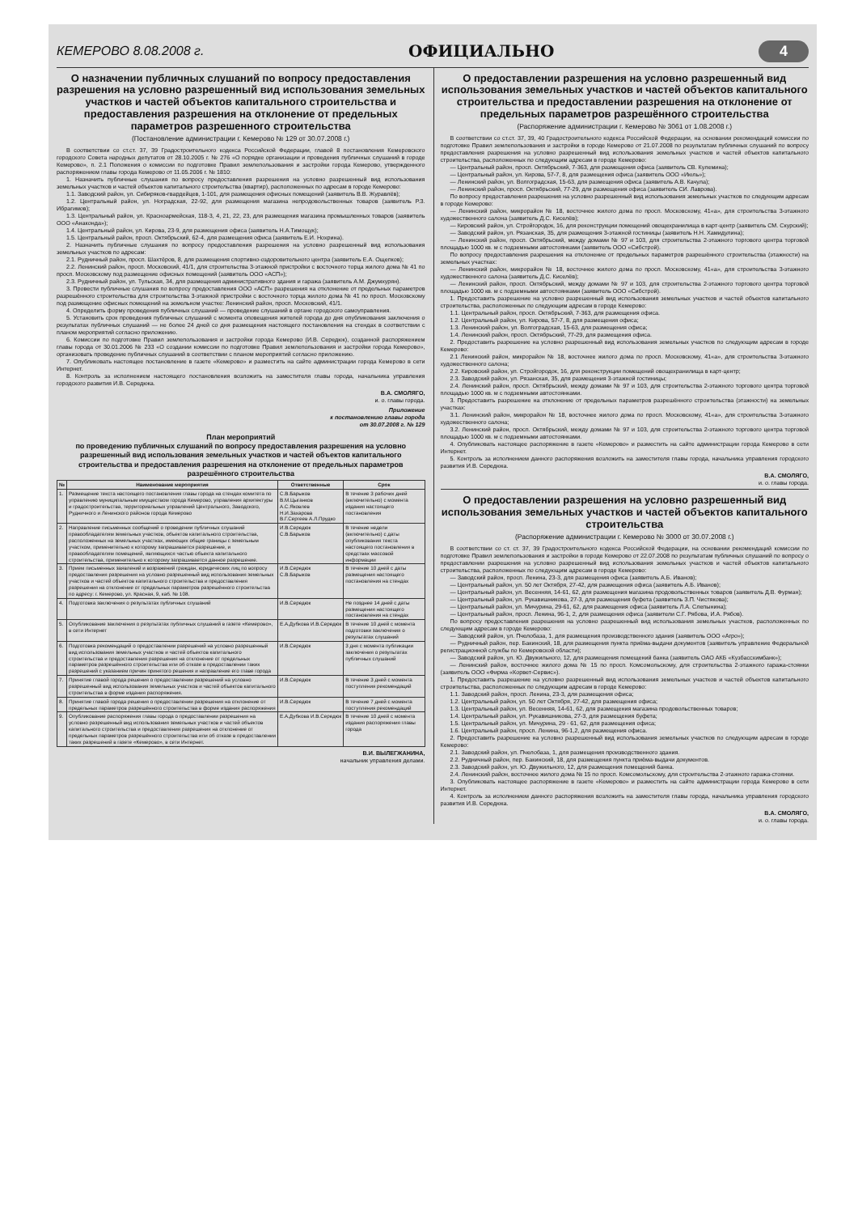КЕМЕРОВО 8.08.2008 г. ОФИЦИАЛЬНО 4
О назначении публичных слушаний по вопросу предоставления разрешения на условно разрешенный вид использования земельных участков и частей объектов капитального строительства и предоставления разрешения на отклонение от предельных параметров разрешенного строительства
(Постановление администрации г. Кемерово № 129 от 30.07.2008 г.)
В соответствии со ст.ст. 37, 39 Градостроительного кодекса Российской Федерации, главой 8 постановления Кемеровского городского Совета народных депутатов от 28.10.2005 г. № 276 «О порядке организации и проведения публичных слушаний в городе Кемерово», п. 2.1 Положения о комиссии по подготовке Правил землепользования и застройки города Кемерово, утвержденного распоряжением главы города Кемерово от 11.05.2006 г. № 1810:
1. Назначить публичные слушания по вопросу предоставления разрешения на условно разрешенный вид использования земельных участков и частей объектов капитального строительства (квартир), расположенных по адресам в городе Кемерово:
1.1. Заводский район, ул. Сибиряков-гвардейцев, 1-101, для размещения офисных помещений (заявитель В.В. Журавлёв);
1.2. Центральный район, ул. Ноградская, 22-92, для размещения магазина непродовольственных товаров (заявитель Р.З. Ибрагимов);
1.3. Центральный район, ул. Красноармейская, 118-3, 4, 21, 22, 23, для размещения магазина промышленных товаров (заявитель ООО «Анаконда»);
1.4. Центральный район, ул. Кирова, 23-9, для размещения офиса (заявитель Н.А.Тимощук);
1.5. Центральный район, просп. Октябрьский, 62-4, для размещения офиса (заявитель Е.И. Нохрина).
2. Назначить публичные слушания по вопросу предоставления разрешения на условно разрешенный вид использования земельных участков по адресам:
2.1. Рудничный район, просп. Шахтёров, 8, для размещения спортивно-оздоровительного центра (заявитель Е.А. Ощепков);
2.2. Ленинский район, просп. Московский, 41/1, для строительства 3-этажной пристройки с восточного торца жилого дома № 41 по просп. Московскому под размещение офисных помещений (заявитель ООО «АСП»);
2.3. Рудничный район, ул. Тульская, 34, для размещения административного здания и гаража (заявитель А.М. Джумхурян).
3. Провести публичные слушания по вопросу предоставления ООО «АСП» разрешения на отклонение от предельных параметров разрешённого строительства для строительства 3-этажной пристройки с восточного торца жилого дома № 41 по просп. Московскому под размещение офисных помещений на земельном участке: Ленинский район, просп. Московский, 41/1.
4. Определить форму проведения публичных слушаний — проведение слушаний в органе городского самоуправления.
5. Установить срок проведения публичных слушаний с момента оповещения жителей города до дня опубликования заключения о результатах публичных слушаний — не более 24 дней со дня размещения настоящего постановления на стендах в соответствии с планом мероприятий согласно приложению.
6. Комиссии по подготовке Правил землепользования и застройки города Кемерово (И.В. Середюк), созданной распоряжением главы города от 30.01.2006 № 233 «О создании комиссии по подготовке Правил землепользования и застройки города Кемерово», организовать проведение публичных слушаний в соответствии с планом мероприятий согласно приложению.
7. Опубликовать настоящее постановление в газете «Кемерово» и разместить на сайте администрации города Кемерово в сети Интернет.
8. Контроль за исполнением настоящего постановления возложить на заместителя главы города, начальника управления городского развития И.В. Середюка.
В.А. СМОЛЯГО,
и. о. главы города.
Приложение
к постановлению главы города
от 30.07.2008 г. № 129
План мероприятий
по проведению публичных слушаний по вопросу предоставления разрешения на условно разрешенный вид использования земельных участков и частей объектов капитального строительства и предоставления разрешения на отклонение от предельных параметров разрешённого строительства
| № | Наименование мероприятия | Ответственные | Срок |
| --- | --- | --- | --- |
| 1. | Размещение текста настоящего постановления главы города на стендах комитета по управлению муниципальным имуществом города Кемерово, управления архитектуры и градостроительства, территориальных управлений Центрального, Заводского, Рудничного и Ленинского районов города Кемерово | С.В.Барыков В.М.Цыганков А.С.Яковлев Н.И.Захарова В.Г.Сергеев А.Л.Прудко | В течение 3 рабочих дней (включительно) с момента издания настоящего постановления |
| 2. | Направление письменных сообщений о проведении публичных слушаний правообладателям земельных участков, объектов капитального строительства, расположенных на земельных участках, имеющих общие границы с земельным участком, применительно к которому запрашивается разрешение, и правообладателям помещений, являющихся частью объекта капитального строительства, применительно к которому запрашивается данное разрешение. | И.В.Середюк С.В.Барыков | В течение недели (включительно) с даты опубликования текста настоящего постановления в средствах массовой информации |
| 3. | Прием письменных заявлений и возражений граждан, юридических лиц по вопросу предоставления разрешения на условно разрешенный вид использования земельных участков и частей объектов капитального строительства и предоставления разрешения на отклонение от предельных параметров разрешённого строительства по адресу: г. Кемерово, ул. Красная, 9, каб. № 108. | И.В.Середюк С.В.Барыков | В течение 10 дней с даты размещения настоящего постановления на стендах |
| 4. | Подготовка заключения о результатах публичных слушаний | И.В.Середюк | Не позднее 14 дней с даты размещения настоящего постановления на стендах |
| 5. | Опубликование заключения о результатах публичных слушаний в газете «Кемерово», в сети Интернет | Е.А.Дубкова И.В.Середюк | В течение 10 дней с момента подготовки заключения о результатах слушаний |
| 6. | Подготовка рекомендаций о предоставлении разрешений на условно разрешенный вид использования земельных участков и частей объектов капитального строительства и предоставления разрешения на отклонение от предельных параметров разрешённого строительства или об отказе в предоставлении таких разрешений с указанием причин принятого решения и направление его главе города | И.В.Середюк | 3 дня с момента публикации заключения о результатах публичных слушаний |
| 7. | Принятие главой города решения о предоставлении разрешений на условно разрешенный вид использования земельных участков и частей объектов капитального строительства в форме издания распоряжения. | И.В.Середюк | В течение 3 дней с момента поступления рекомендаций |
| 8. | Принятие главой города решения о предоставлении разрешения на отклонение от предельных параметров разрешённого строительства в форме издания распоряжения | И.В.Середюк | В течение 7 дней с момента поступления рекомендаций |
| 9. | Опубликование распоряжения главы города о предоставлении разрешения на условно разрешенный вид использования земельных участков и частей объектов капитального строительства и предоставления разрешения на отклонение от предельных параметров разрешённого строительства или об отказе в предоставлении таких разрешений в газете «Кемерово», в сети Интернет. | Е.А.Дубкова И.В.Середюк | В течение 10 дней с момента издания распоряжения главы города |
В.И. ВЫЛЕГЖАНИНА,
начальник управления делами.
О предоставлении разрешения на условно разрешенный вид использования земельных участков и частей объектов капитального строительства и предоставлении разрешения на отклонение от предельных параметров разрешённого строительства
(Распоряжение администрации г. Кемерово № 3061 от 1.08.2008 г.)
В соответствии со ст.ст. 37, 39, 40 Градостроительного кодекса Российской Федерации, на основании рекомендаций комиссии по подготовке Правил землепользования и застройки в городе Кемерово от 21.07.2008 по результатам публичных слушаний по вопросу предоставления разрешения на условно разрешенный вид использования земельных участков и частей объектов капитального строительства, расположенных по следующим адресам в городе Кемерово:
— Центральный район, просп. Октябрьский, 7-363, для размещения офиса (заявитель СВ. Кулемина);
— Центральный район, ул. Кирова, 57-7, 8, для размещения офиса (заявитель ООО «Июль»);
— Ленинский район, ул. Волгоградская, 15-63, для размещения офиса (заявитель А.В. Качула);
— Ленинский район, просп. Октябрьский, 77-29, для размещения офиса (заявитель СИ. Лаврова).
По вопросу предоставления разрешения на условно разрешенный вид использования земельных участков по следующим адресам в городе Кемерово:
— Ленинский район, микрорайон № 18, восточнее жилого дома по просп. Московскому, 41«а», для строительства 3-этажного художественного салона (заявитель Д.С. Киселёв);
— Кировский район, ул. Стройгородок, 16, для реконструкции помещений овощехранилища в карт-центр (заявитель СМ. Скурский);
— Заводский район, ул. Рязанская, 35, для размещения 3-этажной гостиницы (заявитель Н.Н. Хамидулина);
— Ленинский район, просп. Октябрьский, между домами № 97 и 103, для строительства 2-этажного торгового центра торговой площадью 1000 кв. м с подземными автостоянками (заявитель ООО «Сибстрой).
По вопросу предоставления разрешения на отклонение от предельных параметров разрешённого строительства (этажности) на земельных участках:
— Ленинский район, микрорайон № 18, восточнее жилого дома по просп. Московскому, 41«а», для строительства 3-этажного художественного салона (заявитель Д.С. Киселёв);
— Ленинский район, просп. Октябрьский, между домами № 97 и 103, для строительства 2-этажного торгового центра торговой площадью 1000 кв. м с подземными автостоянками (заявитель ООО «Сибстрой).
1. Предоставить разрешение на условно разрешенный вид использования земельных участков и частей объектов капитального строительства, расположенных по следующим адресам в городе Кемерово:
1.1. Центральный район, просп. Октябрьский, 7-363, для размещения офиса.
1.2. Центральный район, ул. Кирова, 57-7, 8, для размещения офиса;
1.3. Ленинский район, ул. Волгоградская, 15-63, для размещения офиса;
1.4. Ленинский район, просп. Октябрьский, 77-29, для размещения офиса.
2. Предоставить разрешение на условно разрешенный вид использования земельных участков по следующим адресам в городе Кемерово:
2.1 Ленинский район, микрорайон № 18, восточнее жилого дома по просп. Московскому, 41«а», для строительства 3-этажного художественного салона;
2.2. Кировский район, ул. Стройгородок, 16, для реконструкции помещений овощехранилища в карт-центр;
2.3. Заводский район, ул. Рязанская, 35, для размещения 3-этажной гостиницы;
2.4. Ленинский район, просп. Октябрьский, между домами № 97 и 103, для строительства 2-этажного торгового центра торговой площадью 1000 кв. м с подземными автостоянками.
3. Предоставить разрешение на отклонение от предельных параметров разрешённого строительства (этажности) на земельных участках:
3.1. Ленинский район, микрорайон № 18, восточнее жилого дома по просп. Московскому, 41«а», для строительства 3-этажного художественного салона;
3.2. Ленинский район, просп. Октябрьский, между домами № 97 и 103, для строительства 2-этажного торгового центра торговой площадью 1000 кв. м с подземными автостоянками.
4. Опубликовать настоящее распоряжение в газете «Кемерово» и разместить на сайте администрации города Кемерово в сети Интернет.
5. Контроль за исполнением данного распоряжения возложить на заместителя главы города, начальника управления городского развития И.В. Середюка.
В.А. СМОЛЯГО,
и. о. главы города.
О предоставлении разрешения на условно разрешенный вид использования земельных участков и частей объектов капитального строительства
(Распоряжение администрации г. Кемерово № 3000 от 30.07.2008 г.)
В соответствии со ст. ст. 37, 39 Градостроительного кодекса Российской Федерации, на основании рекомендаций комиссии по подготовке Правил землепользования и застройки в городе Кемерово от 22.07.2008 по результатам публичных слушаний по вопросу о предоставлении разрешения на условно разрешенный вид использования земельных участков и частей объектов капитального строительства, расположенных по следующим адресам в городе Кемерово:
— Заводский район, просп. Ленина, 23-3, для размещения офиса (заявитель А.Б. Иванов);
— Центральный район, ул. 50 лет Октября, 27-42, для размещения офиса (заявитель А.Б. Иванов);
— Центральный район, ул. Весенняя, 14-61, 62, для размещения магазина продовольственных товаров (заявитель Д.В. Фурман);
— Центральный район, ул. Рукавишникова, 27-3, для размещения буфета (заявитель З.П. Чистякова);
— Центральный район, ул. Мичурина, 29-61, 62, для размещения офиса (заявитель Л.А. Слепынина);
— Центральный район, просп. Ленина, 96-1, 2, для размещения офиса (заявители С.Г. Рябова, И.А. Рябов).
По вопросу предоставления разрешения на условно разрешенный вид использования земельных участков, расположенных по следующим адресам в городе Кемерово:
— Заводский район, ул. Пчелобаза, 1, для размещения производственного здания (заявитель ООО «Агро»);
— Рудничный район, пер. Бакинский, 18, для размещения пункта приёма-выдачи документов (заявитель управление Федеральной регистрационной службы по Кемеровской области);
— Заводский район, ул. Ю. Двужильного, 12, для размещения помещений банка (заявитель ОАО АКБ «Кузбассхимбанк»);
— Ленинский район, восточнее жилого дома № 15 по просп. Комсомольскому, для строительства 2-этажного гаража-стоянки (заявитель ООО «Фирма «Корвет-Сервис»).
1. Предоставить разрешение на условно разрешенный вид использования земельных участков и частей объектов капитального строительства, расположенных по следующим адресам в городе Кемерово:
1.1. Заводский район, просп. Ленина, 23-3, для размещения офиса;
1.2. Центральный район, ул. 50 лет Октября, 27-42, для размещения офиса;
1.3. Центральный район, ул. Весенняя, 14-61, 62, для размещения магазина продовольственных товаров;
1.4. Центральный район, ул. Рукавишникова, 27-3, для размещения буфета;
1.5. Центральный район, ул. Мичурина, 29 - 61, 62, для размещения офиса;
1.6. Центральный район, просп. Ленина, 96-1,2, для размещения офиса.
2. Предоставить разрешение на условно разрешенный вид использования земельных участков по следующим адресам в городе Кемерово:
2.1. Заводский район, ул. Пчелобаза, 1, для размещения производственного здания.
2.2. Рудничный район, пер. Бакинский, 18, для размещения пункта приёма-выдачи документов.
2.3. Заводский район, ул. Ю. Двужильного, 12, для размещения помещений банка.
2.4. Ленинский район, восточнее жилого дома № 15 по просп. Комсомольскому, для строительства 2-этажного гаража-стоянки.
3. Опубликовать настоящее распоряжение в газете «Кемерово» и разместить на сайте администрации города Кемерово в сети Интернет.
4. Контроль за исполнением данного распоряжения возложить на заместителя главы города, начальника управления городского развития И.В. Середюка.
В.А. СМОЛЯГО,
и. о. главы города.